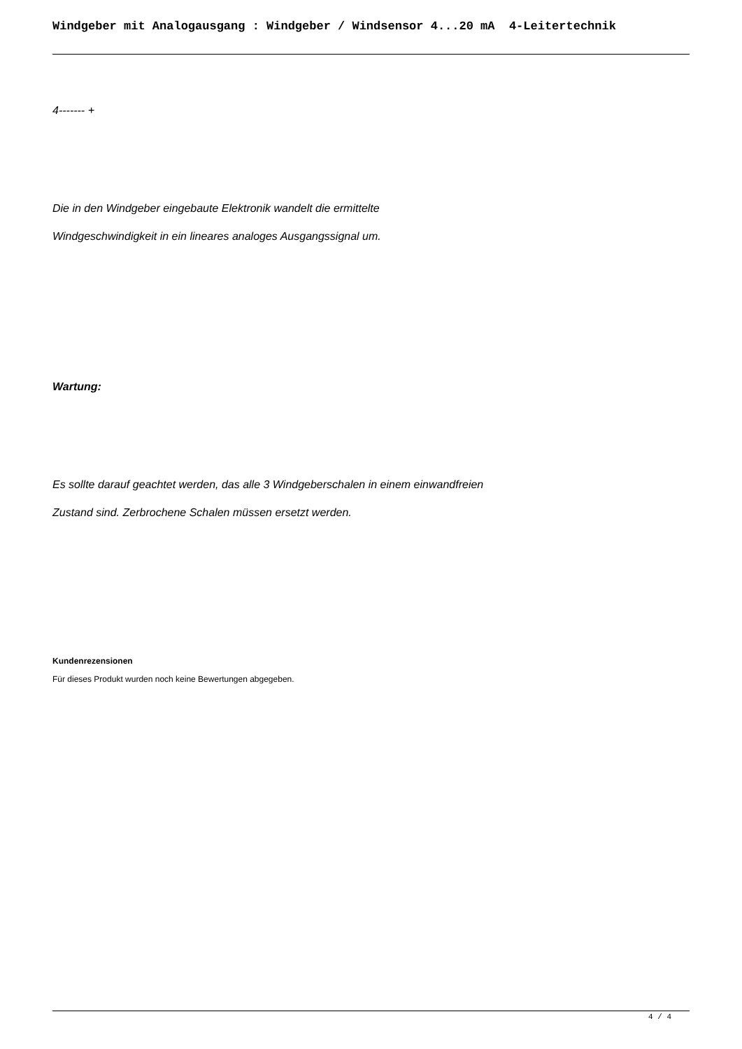Windgeber mit Analogausgang : Windgeber / Windsensor 4...20 mA 4-Leitertechnik
4------- +
Die in den Windgeber eingebaute Elektronik wandelt die ermittelte
Windgeschwindigkeit in ein lineares analoges Ausgangssignal um.
Wartung:
Es sollte darauf geachtet werden, das alle 3 Windgeberschalen in einem einwandfreien
Zustand sind. Zerbrochene Schalen müssen ersetzt werden.
Kundenrezensionen
Für dieses Produkt wurden noch keine Bewertungen abgegeben.
4 / 4